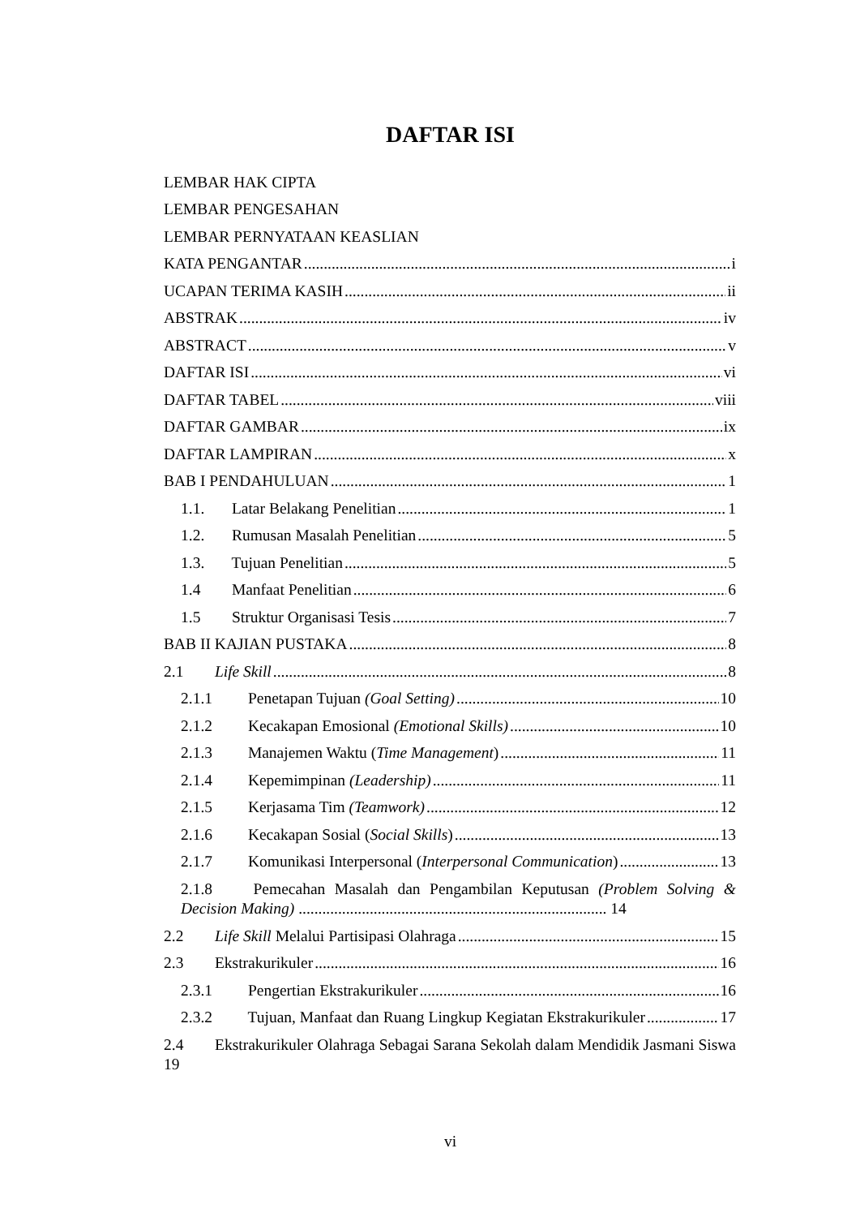DAFTAR ISI
LEMBAR HAK CIPTA
LEMBAR PENGESAHAN
LEMBAR PERNYATAAN KEASLIAN
KATA PENGANTAR i
UCAPAN TERIMA KASIH ii
ABSTRAK iv
ABSTRACT v
DAFTAR ISI vi
DAFTAR TABEL viii
DAFTAR GAMBAR ix
DAFTAR LAMPIRAN x
BAB I PENDAHULUAN 1
1.1. Latar Belakang Penelitian 1
1.2. Rumusan Masalah Penelitian 5
1.3. Tujuan Penelitian 5
1.4 Manfaat Penelitian 6
1.5 Struktur Organisasi Tesis 7
BAB II KAJIAN PUSTAKA 8
2.1 Life Skill 8
2.1.1 Penetapan Tujuan (Goal Setting) 10
2.1.2 Kecakapan Emosional (Emotional Skills) 10
2.1.3 Manajemen Waktu (Time Management) 11
2.1.4 Kepemimpinan (Leadership) 11
2.1.5 Kerjasama Tim (Teamwork) 12
2.1.6 Kecakapan Sosial (Social Skills) 13
2.1.7 Komunikasi Interpersonal (Interpersonal Communication) 13
2.1.8 Pemecahan Masalah dan Pengambilan Keputusan (Problem Solving & Decision Making) .............................................................................. 14
2.2 Life Skill Melalui Partisipasi Olahraga 15
2.3 Ekstrakurikuler 16
2.3.1 Pengertian Ekstrakurikuler 16
2.3.2 Tujuan, Manfaat dan Ruang Lingkup Kegiatan Ekstrakurikuler 17
2.4 Ekstrakurikuler Olahraga Sebagai Sarana Sekolah dalam Mendidik Jasmani Siswa 19
vi